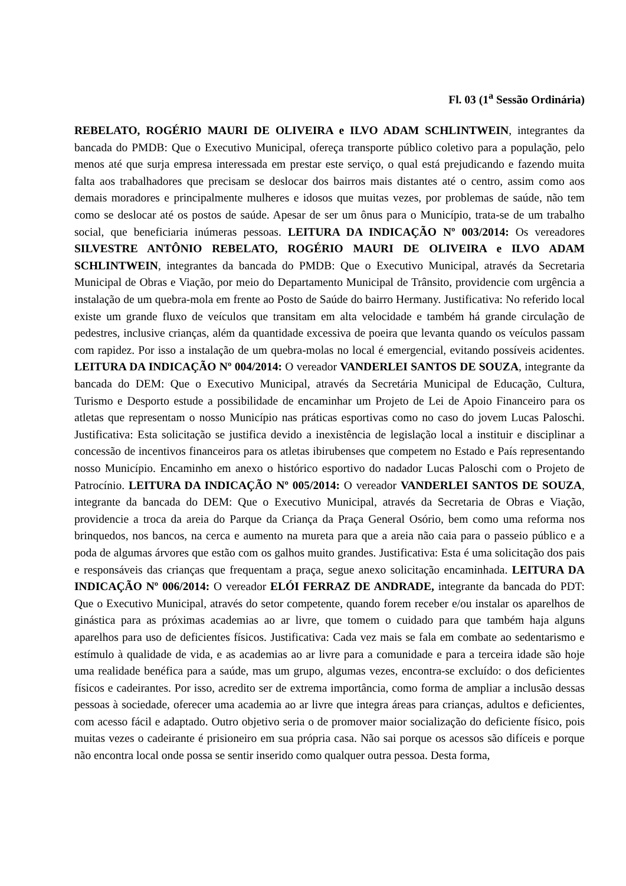Fl. 03 (1<sup>a</sup> Sessão Ordinária)
REBELATO, ROGÉRIO MAURI DE OLIVEIRA e ILVO ADAM SCHLINTWEIN, integrantes da bancada do PMDB: Que o Executivo Municipal, ofereça transporte público coletivo para a população, pelo menos até que surja empresa interessada em prestar este serviço, o qual está prejudicando e fazendo muita falta aos trabalhadores que precisam se deslocar dos bairros mais distantes até o centro, assim como aos demais moradores e principalmente mulheres e idosos que muitas vezes, por problemas de saúde, não tem como se deslocar até os postos de saúde. Apesar de ser um ônus para o Município, trata-se de um trabalho social, que beneficiaria inúmeras pessoas. LEITURA DA INDICAÇÃO Nº 003/2014: Os vereadores SILVESTRE ANTÔNIO REBELATO, ROGÉRIO MAURI DE OLIVEIRA e ILVO ADAM SCHLINTWEIN, integrantes da bancada do PMDB: Que o Executivo Municipal, através da Secretaria Municipal de Obras e Viação, por meio do Departamento Municipal de Trânsito, providencie com urgência a instalação de um quebra-mola em frente ao Posto de Saúde do bairro Hermany. Justificativa: No referido local existe um grande fluxo de veículos que transitam em alta velocidade e também há grande circulação de pedestres, inclusive crianças, além da quantidade excessiva de poeira que levanta quando os veículos passam com rapidez. Por isso a instalação de um quebra-molas no local é emergencial, evitando possíveis acidentes. LEITURA DA INDICAÇÃO Nº 004/2014: O vereador VANDERLEI SANTOS DE SOUZA, integrante da bancada do DEM: Que o Executivo Municipal, através da Secretária Municipal de Educação, Cultura, Turismo e Desporto estude a possibilidade de encaminhar um Projeto de Lei de Apoio Financeiro para os atletas que representam o nosso Município nas práticas esportivas como no caso do jovem Lucas Paloschi. Justificativa: Esta solicitação se justifica devido a inexistência de legislação local a instituir e disciplinar a concessão de incentivos financeiros para os atletas ibirubenses que competem no Estado e País representando nosso Município. Encaminho em anexo o histórico esportivo do nadador Lucas Paloschi com o Projeto de Patrocínio. LEITURA DA INDICAÇÃO Nº 005/2014: O vereador VANDERLEI SANTOS DE SOUZA, integrante da bancada do DEM: Que o Executivo Municipal, através da Secretaria de Obras e Viação, providencie a troca da areia do Parque da Criança da Praça General Osório, bem como uma reforma nos brinquedos, nos bancos, na cerca e aumento na mureta para que a areia não caia para o passeio público e a poda de algumas árvores que estão com os galhos muito grandes. Justificativa: Esta é uma solicitação dos pais e responsáveis das crianças que frequentam a praça, segue anexo solicitação encaminhada. LEITURA DA INDICAÇÃO Nº 006/2014: O vereador ELÓI FERRAZ DE ANDRADE, integrante da bancada do PDT: Que o Executivo Municipal, através do setor competente, quando forem receber e/ou instalar os aparelhos de ginástica para as próximas academias ao ar livre, que tomem o cuidado para que também haja alguns aparelhos para uso de deficientes físicos. Justificativa: Cada vez mais se fala em combate ao sedentarismo e estímulo à qualidade de vida, e as academias ao ar livre para a comunidade e para a terceira idade são hoje uma realidade benéfica para a saúde, mas um grupo, algumas vezes, encontra-se excluído: o dos deficientes físicos e cadeirantes. Por isso, acredito ser de extrema importância, como forma de ampliar a inclusão dessas pessoas à sociedade, oferecer uma academia ao ar livre que integra áreas para crianças, adultos e deficientes, com acesso fácil e adaptado. Outro objetivo seria o de promover maior socialização do deficiente físico, pois muitas vezes o cadeirante é prisioneiro em sua própria casa. Não sai porque os acessos são difíceis e porque não encontra local onde possa se sentir inserido como qualquer outra pessoa. Desta forma,